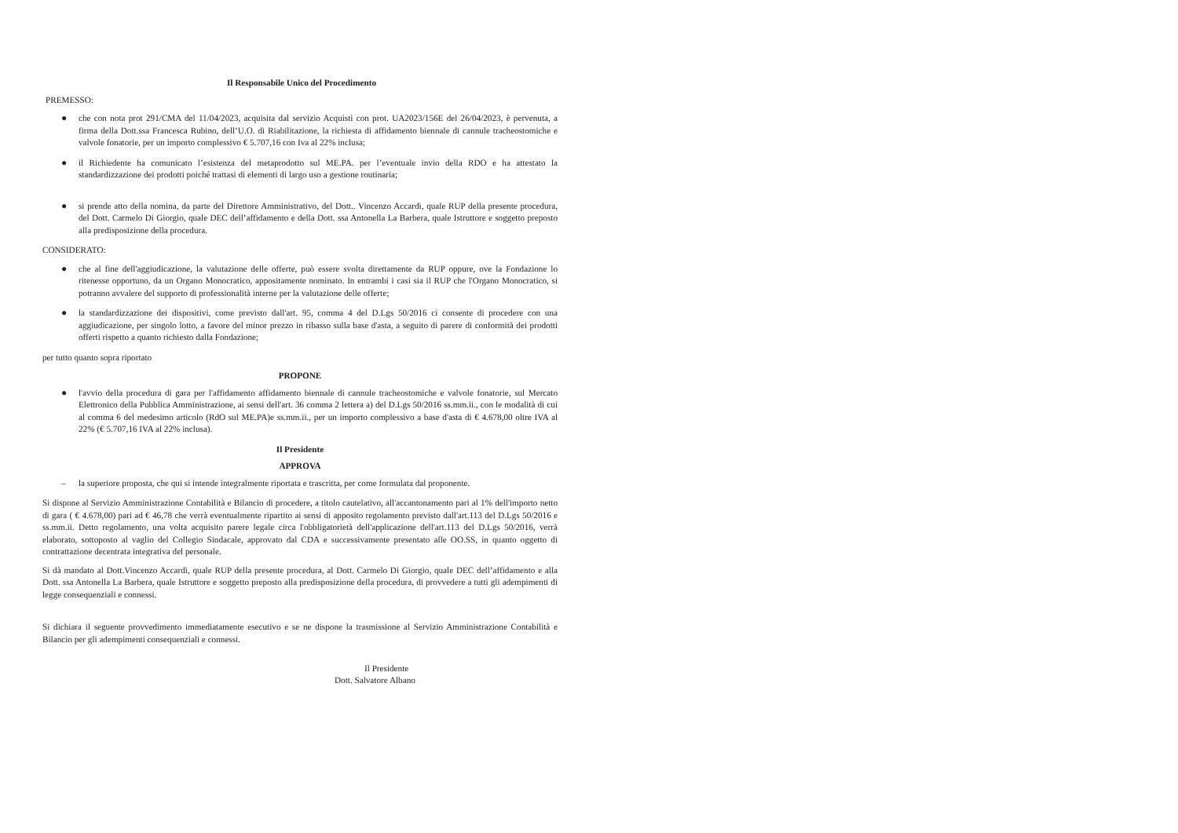Il Responsabile Unico del Procedimento
PREMESSO:
● che con nota prot 291/CMA del 11/04/2023, acquisita dal servizio Acquisti con prot. UA2023/156E del 26/04/2023, è pervenuta, a firma della Dott.ssa Francesca Rubino, dell’U.O. di Riabilitazione, la richiesta di affidamento biennale di cannule tracheostomiche e valvole fonatorie, per un importo complessivo € 5.707,16 con Iva al 22% inclusa;
● il Richiedente ha comunicato l’esistenza del metaprodotto sul ME.PA. per l’eventuale invio della RDO e ha attestato la standardizzazione dei prodotti poiché trattasi di elementi di largo uso a gestione routinaria;
● si prende atto della nomina, da parte del Direttore Amministrativo, del Dott.. Vincenzo Accardi, quale RUP della presente procedura, del Dott. Carmelo Di Giorgio, quale DEC dell’affidamento e della Dott. ssa Antonella La Barbera, quale Istruttore e soggetto preposto alla predisposizione della procedura.
CONSIDERATO:
● che al fine dell'aggiudicazione, la valutazione delle offerte, può essere svolta direttamente da RUP oppure, ove la Fondazione lo ritenesse opportuno, da un Organo Monocratico, appositamente nominato. In entrambi i casi sia il RUP che l'Organo Monocratico, si potranno avvalere del supporto di professionalità interne per la valutazione delle offerte;
● la standardizzazione dei dispositivi, come previsto dall'art. 95, comma 4 del D.Lgs 50/2016 ci consente di procedere con una aggiudicazione, per singolo lotto, a favore del minor prezzo in ribasso sulla base d'asta, a seguito di parere di conformità dei prodotti offerti rispetto a quanto richiesto dalla Fondazione;
per tutto quanto sopra riportato
PROPONE
● l'avvio della procedura di gara per l'affidamento affidamento biennale di cannule tracheostomiche e valvole fonatorie, sul Mercato Elettronico della Pubblica Amministrazione, ai sensi dell'art. 36 comma 2 lettera a) del D.Lgs 50/2016 ss.mm.ii., con le modalità di cui al comma 6 del medesimo articolo (RdO sul ME.PA)e ss.mm.ii., per un importo complessivo a base d'asta di € 4.678,00 oltre IVA al 22% (€ 5.707,16 IVA al 22% inclusa).
Il Presidente
APPROVA
– la superiore proposta, che qui si intende integralmente riportata e trascritta, per come formulata dal proponente.
Si dispone al Servizio Amministrazione Contabilità e Bilancio di procedere, a titolo cautelativo, all'accantonamento pari al 1% dell'importo netto di gara ( € 4.678,00) pari ad € 46,78 che verrà eventualmente ripartito ai sensi di apposito regolamento previsto dall'art.113 del D.Lgs 50/2016 e ss.mm.ii. Detto regolamento, una volta acquisito parere legale circa l'obbligatorietà dell'applicazione dell'art.113 del D.Lgs 50/2016, verrà elaborato, sottoposto al vaglio del Collegio Sindacale, approvato dal CDA e successivamente presentato alle OO.SS, in quanto oggetto di contrattazione decentrata integrativa del personale.
Si dà mandato al Dott.Vincenzo Accardi, quale RUP della presente procedura, al Dott. Carmelo Di Giorgio, quale DEC dell’affidamento e alla Dott. ssa Antonella La Barbera, quale Istruttore e soggetto preposto alla predisposizione della procedura, di provvedere a tutti gli adempimenti di legge consequenziali e connessi.
Si dichiara il seguente provvedimento immediatamente esecutivo e se ne dispone la trasmissione al Servizio Amministrazione Contabilità e Bilancio per gli adempimenti consequenziali e connessi.
Il Presidente
Dott. Salvatore Albano